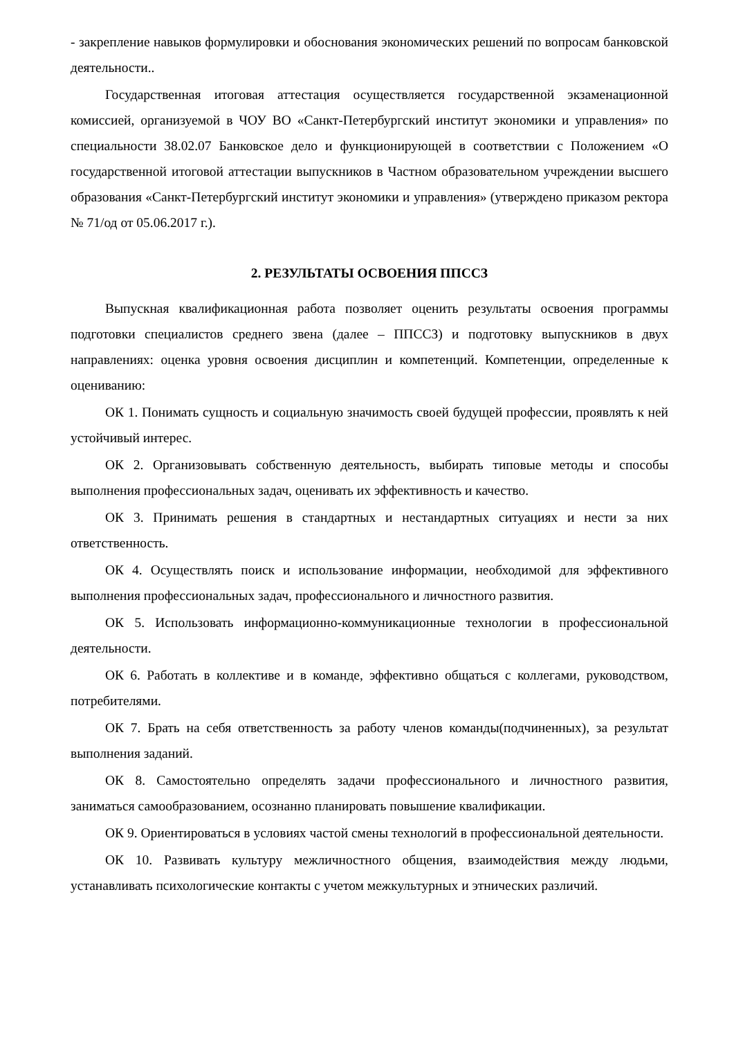- закрепление навыков формулировки и обоснования экономических решений по вопросам банковской деятельности..
Государственная итоговая аттестация осуществляется государственной экзаменационной комиссией, организуемой в ЧОУ ВО «Санкт-Петербургский институт экономики и управления» по специальности 38.02.07 Банковское дело и функционирующей в соответствии с Положением «О государственной итоговой аттестации выпускников в Частном образовательном учреждении высшего образования «Санкт-Петербургский институт экономики и управления» (утверждено приказом ректора № 71/од от 05.06.2017 г.).
2. РЕЗУЛЬТАТЫ ОСВОЕНИЯ ППССЗ
Выпускная квалификационная работа позволяет оценить результаты освоения программы подготовки специалистов среднего звена (далее – ППССЗ) и подготовку выпускников в двух направлениях: оценка уровня освоения дисциплин и компетенций. Компетенции, определенные к оцениванию:
ОК 1. Понимать сущность и социальную значимость своей будущей профессии, проявлять к ней устойчивый интерес.
ОК 2. Организовывать собственную деятельность, выбирать типовые методы и способы выполнения профессиональных задач, оценивать их эффективность и качество.
ОК 3. Принимать решения в стандартных и нестандартных ситуациях и нести за них ответственность.
ОК 4. Осуществлять поиск и использование информации, необходимой для эффективного выполнения профессиональных задач, профессионального и личностного развития.
ОК 5. Использовать информационно-коммуникационные технологии в профессиональной деятельности.
ОК 6. Работать в коллективе и в команде, эффективно общаться с коллегами, руководством, потребителями.
ОК 7. Брать на себя ответственность за работу членов команды(подчиненных), за результат выполнения заданий.
ОК 8. Самостоятельно определять задачи профессионального и личностного развития, заниматься самообразованием, осознанно планировать повышение квалификации.
ОК 9. Ориентироваться в условиях частой смены технологий в профессиональной деятельности.
ОК 10. Развивать культуру межличностного общения, взаимодействия между людьми, устанавливать психологические контакты с учетом межкультурных и этнических различий.